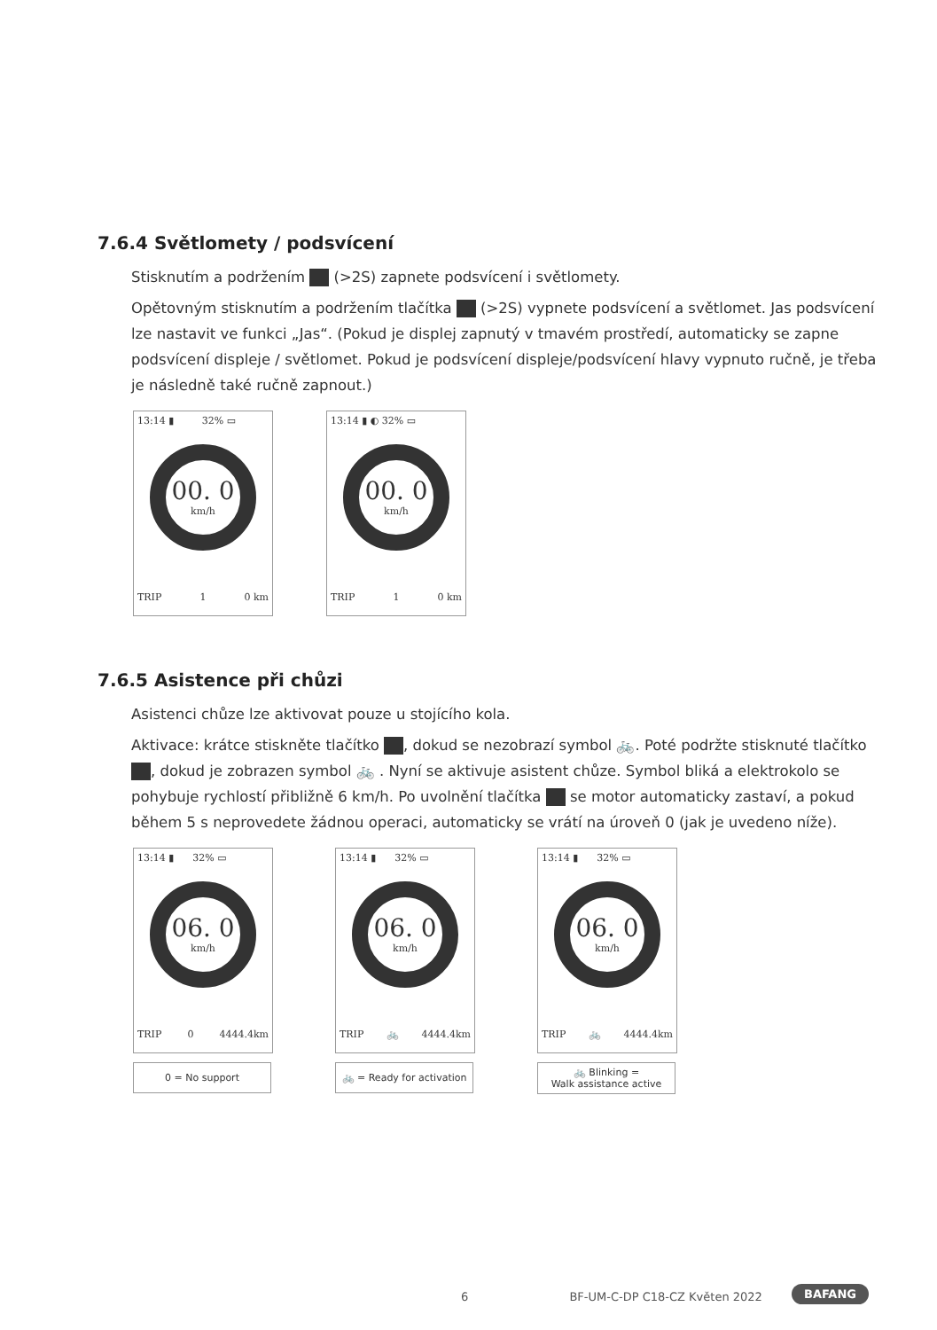7.6.4 Světlomety / podsvícení
Stisknutím a podržením (>2S) zapnete podsvícení i světlomety.
Opětovným stisknutím a podržením tlačítka (>2S) vypnete podsvícení a světlomet. Jas podsvícení lze nastavit ve funkci „Jas“. (Pokud je displej zapnutý v tmavém prostředí, automaticky se zapne podsvícení displeje / světlomet. Pokud je podsvícení displeje/podsvícení hlavy vypnuto ručně, je třeba je následně také ručně zapnout.)
13:14 ▮ 32% ▭
00. 0
km/h
TRIP 1 0 km
13:14 ▮ ◐ 32% ▭
00. 0
km/h
TRIP 1 0 km
7.6.5 Asistence při chůzi
Asistenci chůze lze aktivovat pouze u stojícího kola.
Aktivace: krátce stiskněte tlačítko , dokud se nezobrazí symbol 🚲. Poté podržte stisknuté tlačítko , dokud je zobrazen symbol 🚲 . Nyní se aktivuje asistent chůze. Symbol bliká a elektrokolo se pohybuje rychlostí přibližně 6 km/h. Po uvolnění tlačítka se motor automaticky zastaví, a pokud během 5 s neprovedete žádnou operaci, automaticky se vrátí na úroveň 0 (jak je uvedeno níže).
13:14 ▮ 32% ▭
06. 0
km/h
TRIP 0 4444.4km
0 = No support
13:14 ▮ 32% ▭
06. 0
km/h
TRIP 🚲 4444.4km
🚲 = Ready for activation
13:14 ▮ 32% ▭
06. 0
km/h
TRIP 🚲 4444.4km
🚲 Blinking =
Walk assistance active
6 BF-UM-C-DP C18-CZ Květen 2022
BAFANG